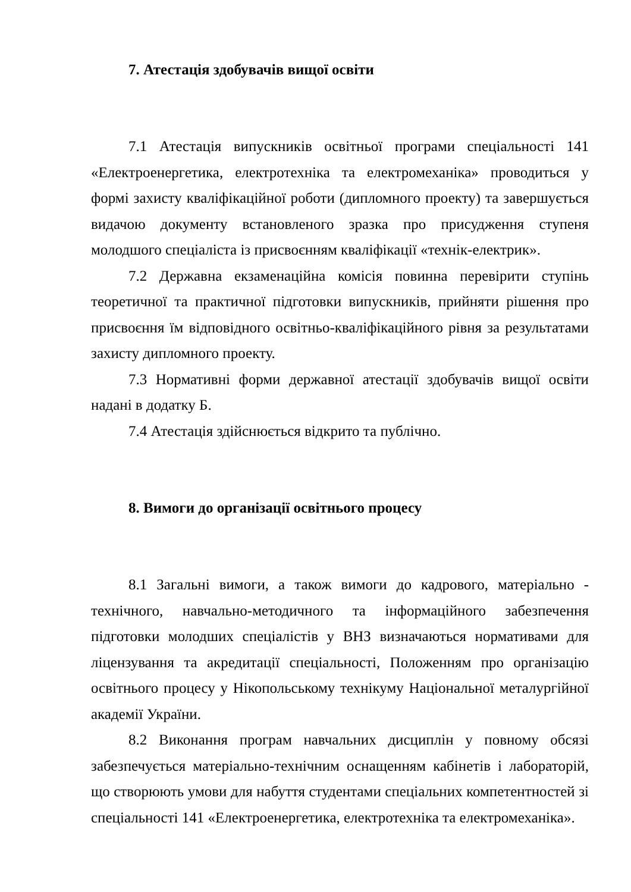7. Атестація здобувачів вищої освіти
7.1 Атестація випускників освітньої програми спеціальності 141 «Електроенергетика, електротехніка та електромеханіка» проводиться у формі захисту кваліфікаційної роботи (дипломного проекту) та завершується видачою документу встановленого зразка про присудження ступеня молодшого спеціаліста із присвоєнням кваліфікації «технік-електрик».
7.2 Державна екзаменаційна комісія повинна перевірити ступінь теоретичної та практичної підготовки випускників, прийняти рішення про присвоєння їм відповідного освітньо-кваліфікаційного рівня за результатами захисту дипломного проекту.
7.3 Нормативні форми державної атестації здобувачів вищої освіти надані в додатку Б.
7.4 Атестація здійснюється відкрито та публічно.
8. Вимоги до організації освітнього процесу
8.1 Загальні вимоги, а також вимоги до кадрового, матеріально - технічного, навчально-методичного та інформаційного забезпечення підготовки молодших спеціалістів у ВНЗ визначаються нормативами для ліцензування та акредитації спеціальності, Положенням про організацію освітнього процесу у Нікопольському технікуму Національної металургійної академії України.
8.2 Виконання програм навчальних дисциплін у повному обсязі забезпечується матеріально-технічним оснащенням кабінетів і лабораторій, що створюють умови для набуття студентами спеціальних компетентностей зі спеціальності 141 «Електроенергетика, електротехніка та електромеханіка».